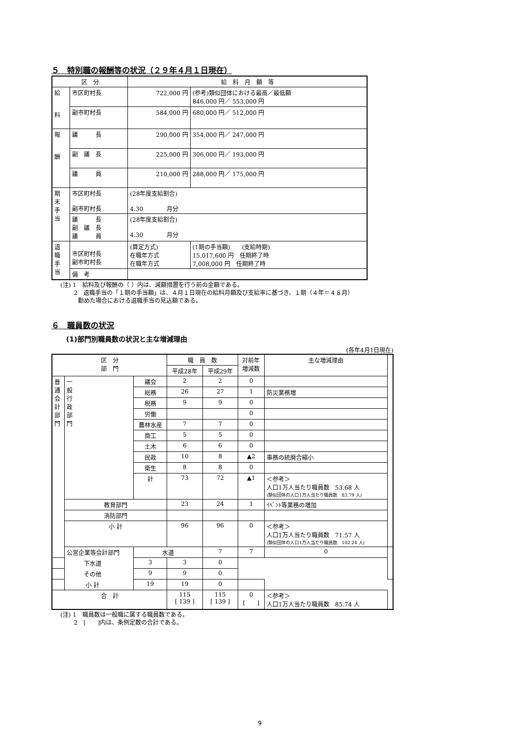５　特別職の報酬等の状況（２９年４月１日現在）
| 区 分 | | 給 料 月 額 等 | |
| --- | --- | --- | --- |
| 給 料 | 市区町村長 | 722,000 円 | (参考)類似団体における最高／最低額 846,000 円／ 553,000 円 |
| | 副市町村長 | 584,000 円 | 680,000 円／ 512,000 円 |
| 報 酬 | 議 長 | 290,000 円 | 354,000 円／ 247,000 円 |
| | 副 議 長 | 225,000 円 | 306,000 円／ 193,000 円 |
| | 議 員 | 210,000 円 | 288,000 円／ 175,000 円 |
| 期 末 手 当 | 市区町村長 副市町村長 | (28年度支給割合) 4.30 月分 | |
| | 議 長 副 議 長 議 員 | (28年度支給割合) 4.30 月分 | |
| 退 職 手 当 | 市区町村長 副市町村長 | (算定方式) 在職年方式 在職年方式 | (1期の手当額) (支給時期) 15,017,600 円 任期終了時 7,008,000 円 任期終了時 |
| | 備 考 | | |
(注) 1　給料及び報酬の（ ）内は、減額措置を行う前の金額である。
　　 2　退職手当の「１期の手当額」は、４月１日現在の給料月額及び支給率に基づき、１期（４年＝４８月）
　　　勤めた場合における退職手当の見込額である。
６　職員数の状況
(1)部門別職員数の状況と主な増減理由
(各年4月1日現在)
| 区 分 部 門 | | | 職 員 数 | | 対前年 増減数 | 主な増減理由 | |
| --- | --- | --- | --- | --- | --- | --- | --- |
| | | | 平成28年 | 平成29年 | | | |
| 普 通 会 計 部 門 | 一 般 行 政 部 門 | 議会 | 2 | 2 | 0 | | |
| | | 総務 | 26 | 27 | 1 | 防災業務増 | |
| | | 税務 | 9 | 9 | 0 | | |
| | | 労働 | | | 0 | | |
| | | 農林水産 | 7 | 7 | 0 | | |
| | | 商工 | 5 | 5 | 0 | | |
| | | 土木 | 6 | 6 | 0 | | |
| | | 民政 | 10 | 8 | ▲2 | 事務の統廃合縮小 | |
| | | 衛生 | 8 | 8 | 0 | | |
| | | 計 | 73 | 72 | ▲1 | ＜参考＞ 人口1万人当たり職員数 53.68 人 (類似団体の人口1万人当たり職員数 83.79 人) | |
| | 教育部門 | | 23 | 24 | 1 | ｲﾍﾞﾝﾄ等業務の増加 | |
| | 消防部門 | | | | | | |
| | 小 計 | | 96 | 96 | 0 | ＜参考＞ 人口1万人当たり職員数 71.57 人 (類似団体の人口1万人当たり職員数 102.24 人) | |
| | 公営企業等会計部門 | 水道 | | 7 | 7 | 0 | |
| 下水道 | | 3 | 3 | 0 | | | |
| その他 | | 9 | 9 | 0 | | | |
| 小 計 | | 19 | 19 | 0 | | | |
| 合 計 | | | 115 [ 139 ] | 115 [ 139 ] | 0 [ ] | ＜参考＞ 人口1万人当たり職員数 85.74 人 | |
(注) 1　職員数は一般職に属する職員数である。
　　 2　[　　]内は、条例定数の合計である。
9